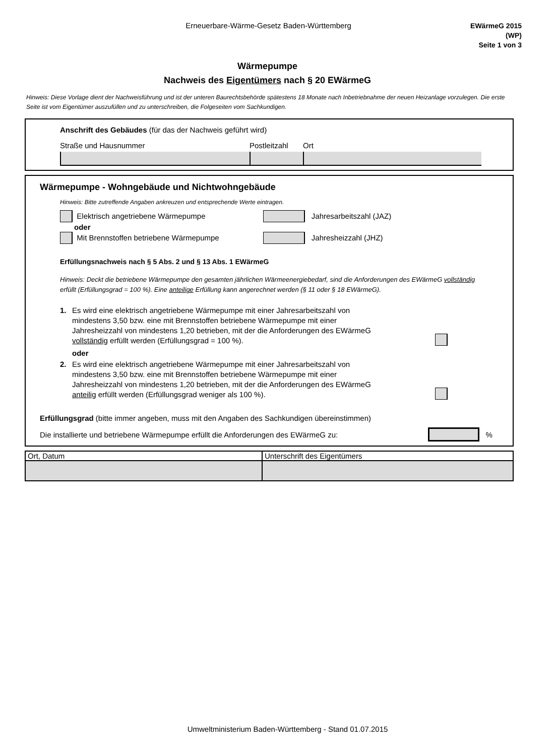Erneuerbare-Wärme-Gesetz Baden-Württemberg
EWärmeG 2015
(WP)
Seite 1 von 3
Wärmepumpe
Nachweis des Eigentümers nach § 20 EWärmeG
Hinweis: Diese Vorlage dient der Nachweisführung und ist der unteren Baurechtsbehörde spätestens 18 Monate nach Inbetriebnahme der neuen Heizanlage vorzulegen. Die erste Seite ist vom Eigentümer auszufüllen und zu unterschreiben, die Folgeseiten vom Sachkundigen.
Anschrift des Gebäudes (für das der Nachweis geführt wird)
Straße und Hausnummer Postleitzahl Ort
Wärmepumpe - Wohngebäude und Nichtwohngebäude
Hinweis: Bitte zutreffende Angaben ankreuzen und entsprechende Werte eintragen.
Elektrisch angetriebene Wärmepumpe Jahresarbeitszahl (JAZ)
oder
Mit Brennstoffen betriebene Wärmepumpe Jahresheizzahl (JHZ)
Erfüllungsnachweis nach § 5 Abs. 2 und § 13 Abs. 1 EWärmeG
Hinweis: Deckt die betriebene Wärmepumpe den gesamten jährlichen Wärmeenergiebedarf, sind die Anforderungen des EWärmeG vollständig erfüllt (Erfüllungsgrad = 100 %). Eine anteilige Erfüllung kann angerechnet werden (§ 11 oder § 18 EWärmeG).
1. Es wird eine elektrisch angetriebene Wärmepumpe mit einer Jahresarbeitszahl von mindestens 3,50 bzw. eine mit Brennstoffen betriebene Wärmepumpe mit einer Jahresheizzahl von mindestens 1,20 betrieben, mit der die Anforderungen des EWärmeG vollständig erfüllt werden (Erfüllungsgrad = 100 %).
oder
2. Es wird eine elektrisch angetriebene Wärmepumpe mit einer Jahresarbeitszahl von mindestens 3,50 bzw. eine mit Brennstoffen betriebene Wärmepumpe mit einer Jahresheizzahl von mindestens 1,20 betrieben, mit der die Anforderungen des EWärmeG anteilig erfüllt werden (Erfüllungsgrad weniger als 100 %).
Erfüllungsgrad (bitte immer angeben, muss mit den Angaben des Sachkundigen übereinstimmen)
Die installierte und betriebene Wärmepumpe erfüllt die Anforderungen des EWärmeG zu: %
| Ort, Datum | Unterschrift des Eigentümers |
Umweltministerium Baden-Württemberg - Stand 01.07.2015